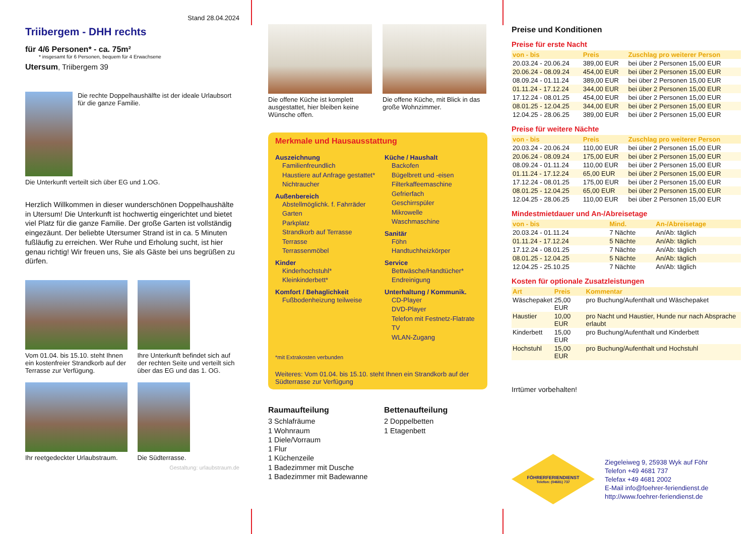Stand 28.04.2024
Triibergem - DHH rechts
für 4/6 Personen* - ca. 75m²
* insgesamt für 6 Personen, bequem für 4 Erwachsene
Utersum, Triibergem 39
Die rechte Doppelhaushälfte ist der ideale Urlaubsort für die ganze Familie.
Die Unterkunft verteilt sich über EG und 1.OG.
Herzlich Willkommen in dieser wunderschönen Doppelhaushälte in Utersum! Die Unterkunft ist hochwertig eingerichtet und bietet viel Platz für die ganze Familie. Der große Garten ist vollständig eingezäunt. Der beliebte Utersumer Strand ist in ca. 5 Minuten fußläufig zu erreichen. Wer Ruhe und Erholung sucht, ist hier genau richtig! Wir freuen uns, Sie als Gäste bei uns begrüßen zu dürfen.
Vom 01.04. bis 15.10. steht Ihnen ein kostenfreier Strandkorb auf der Terrasse zur Verfügung.
Ihre Unterkunft befindet sich auf der rechten Seite und verteilt sich über das EG und das 1. OG.
Ihr reetgedeckter Urlaubstraum.
Die Südterrasse.
Gestaltung: urlaubstraum.de
Die offene Küche ist komplett ausgestattet, hier bleiben keine Wünsche offen.
Die offene Küche, mit Blick in das große Wohnzimmer.
Merkmale und Hausausstattung
Auszeichnung
Familienfreundlich
Haustiere auf Anfrage gestattet*
Nichtraucher
Außenbereich
Abstellmöglichk. f. Fahrräder
Garten
Parkplatz
Strandkorb auf Terrasse
Terrasse
Terrassenmöbel
Kinder
Kinderhochstuhl*
Kleinkinderbett*
Komfort / Behaglichkeit
Fußbodenheizung teilweise
Küche / Haushalt
Backofen
Bügelbrett und -eisen
Filterkaffeemaschine
Gefrierfach
Geschirrspüler
Mikrowelle
Waschmaschine
Sanitär
Föhn
Handtuchheizkörper
Service
Bettwäsche/Handtücher*
Endreinigung
Unterhaltung / Kommunik.
CD-Player
DVD-Player
Telefon mit Festnetz-Flatrate
TV
WLAN-Zugang
*mit Extrakosten verbunden
Weiteres: Vom 01.04. bis 15.10. steht Ihnen ein Strandkorb auf der Südterrasse zur Verfügung
Raumaufteilung
3 Schlafräume
1 Wohnraum
1 Diele/Vorraum
1 Flur
1 Küchenzeile
1 Badezimmer mit Dusche
1 Badezimmer mit Badewanne
Bettenaufteilung
2 Doppelbetten
1 Etagenbett
Preise und Konditionen
Preise für erste Nacht
| von - bis | Preis | Zuschlag pro weiterer Person |
| --- | --- | --- |
| 20.03.24 - 20.06.24 | 389,00 EUR | bei über 2 Personen 15,00 EUR |
| 20.06.24 - 08.09.24 | 454,00 EUR | bei über 2 Personen 15,00 EUR |
| 08.09.24 - 01.11.24 | 389,00 EUR | bei über 2 Personen 15,00 EUR |
| 01.11.24 - 17.12.24 | 344,00 EUR | bei über 2 Personen 15,00 EUR |
| 17.12.24 - 08.01.25 | 454,00 EUR | bei über 2 Personen 15,00 EUR |
| 08.01.25 - 12.04.25 | 344,00 EUR | bei über 2 Personen 15,00 EUR |
| 12.04.25 - 28.06.25 | 389,00 EUR | bei über 2 Personen 15,00 EUR |
Preise für weitere Nächte
| von - bis | Preis | Zuschlag pro weiterer Person |
| --- | --- | --- |
| 20.03.24 - 20.06.24 | 110,00 EUR | bei über 2 Personen 15,00 EUR |
| 20.06.24 - 08.09.24 | 175,00 EUR | bei über 2 Personen 15,00 EUR |
| 08.09.24 - 01.11.24 | 110,00 EUR | bei über 2 Personen 15,00 EUR |
| 01.11.24 - 17.12.24 | 65,00 EUR | bei über 2 Personen 15,00 EUR |
| 17.12.24 - 08.01.25 | 175,00 EUR | bei über 2 Personen 15,00 EUR |
| 08.01.25 - 12.04.25 | 65,00 EUR | bei über 2 Personen 15,00 EUR |
| 12.04.25 - 28.06.25 | 110,00 EUR | bei über 2 Personen 15,00 EUR |
Mindestmietdauer und An-/Abreisetage
| von - bis | Mind. | An-/Abreisetage |
| --- | --- | --- |
| 20.03.24 - 01.11.24 | 7 Nächte | An/Ab: täglich |
| 01.11.24 - 17.12.24 | 5 Nächte | An/Ab: täglich |
| 17.12.24 - 08.01.25 | 7 Nächte | An/Ab: täglich |
| 08.01.25 - 12.04.25 | 5 Nächte | An/Ab: täglich |
| 12.04.25 - 25.10.25 | 7 Nächte | An/Ab: täglich |
Kosten für optionale Zusatzleistungen
| Art | Preis | Kommentar |
| --- | --- | --- |
| Wäschepaket | 25,00 EUR | pro Buchung/Aufenthalt und Wäschepaket |
| Haustier | 10,00 EUR | pro Nacht und Haustier, Hunde nur nach Absprache erlaubt |
| Kinderbett | 15,00 EUR | pro Buchung/Aufenthalt und Kinderbett |
| Hochstuhl | 15,00 EUR | pro Buchung/Aufenthalt und Hochstuhl |
Irrtümer vorbehalten!
FÖHRERFERIENDIENST
Telefon: (04681) 737
Ziegeleiweg 9, 25938 Wyk auf Föhr
Telefon +49 4681 737
Telefax +49 4681 2002
E-Mail info@foehrer-feriendienst.de
http://www.foehrer-feriendienst.de